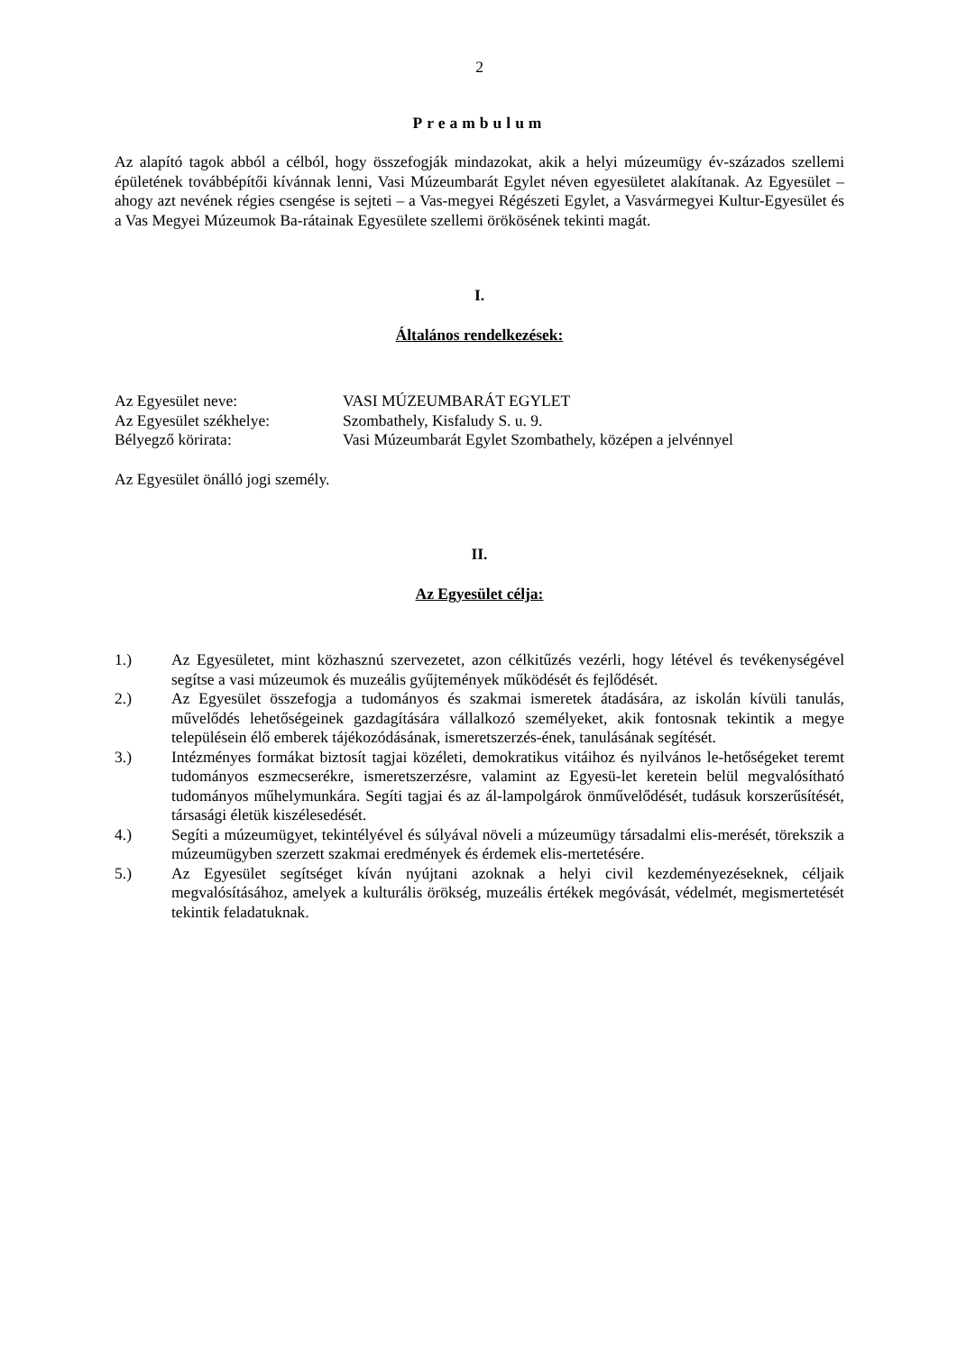2
Preambulum
Az alapító tagok abból a célból, hogy összefogják mindazokat, akik a helyi múzeumügy év-százados szellemi épületének továbbépítői kívánnak lenni, Vasi Múzeumbarát Egylet néven egyesületet alakítanak. Az Egyesület – ahogy azt nevének régies csengése is sejteti – a Vas-megyei Régészeti Egylet, a Vasvármegyei Kultur-Egyesület és a Vas Megyei Múzeumok Ba-rátainak Egyesülete szellemi örökösének tekinti magát.
I.
Általános rendelkezések:
| Az Egyesület neve: | VASI MÚZEUMBARÁT EGYLET |
| Az Egyesület székhelye: | Szombathely, Kisfaludy S. u. 9. |
| Bélyegző körirata: | Vasi Múzeumbarát Egylet Szombathely, középen a jelvénnyel |
Az Egyesület önálló jogi személy.
II.
Az Egyesület célja:
1.) Az Egyesületet, mint közhasznú szervezetet, azon célkitűzés vezérli, hogy létével és tevékenységével segítse a vasi múzeumok és muzeális gyűjtemények működését és fejlődését.
2.) Az Egyesület összefogja a tudományos és szakmai ismeretek átadására, az iskolán kívüli tanulás, művelődés lehetőségeinek gazdagítására vállalkozó személyeket, akik fontosnak tekintik a megye településein élő emberek tájékozódásának, ismeretszerzés-ének, tanulásának segítését.
3.) Intézményes formákat biztosít tagjai közéleti, demokratikus vitáihoz és nyilvános le-hetőségeket teremt tudományos eszmecserékre, ismeretszerzésre, valamint az Egyesü-let keretein belül megvalósítható tudományos műhelymunkára. Segíti tagjai és az ál-lampolgárok önművelődését, tudásuk korszerűsítését, társasági életük kiszélesedését.
4.) Segíti a múzeumügyet, tekintélyével és súlyával növeli a múzeumügy társadalmi elis-merését, törekszik a múzeumügyben szerzett szakmai eredmények és érdemek elis-mertetésére.
5.) Az Egyesület segítséget kíván nyújtani azoknak a helyi civil kezdeményezéseknek, céljaik megvalósításához, amelyek a kulturális örökség, muzeális értékek megóvását, védelmét, megismertetését tekintik feladatuknak.